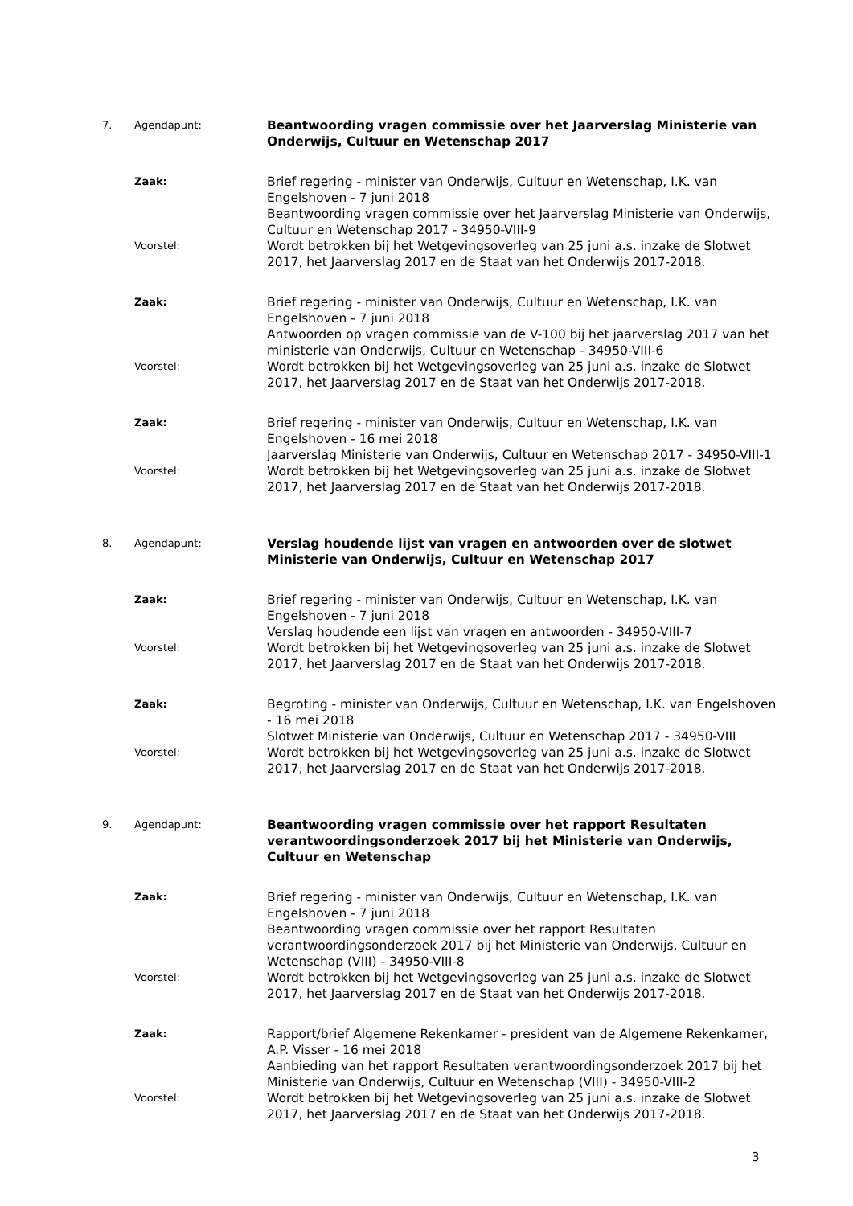7. Agendapunt:
Beantwoording vragen commissie over het Jaarverslag Ministerie van Onderwijs, Cultuur en Wetenschap 2017
Zaak:
Brief regering - minister van Onderwijs, Cultuur en Wetenschap, I.K. van Engelshoven - 7 juni 2018
Beantwoording vragen commissie over het Jaarverslag Ministerie van Onderwijs, Cultuur en Wetenschap 2017 - 34950-VIII-9
Voorstel:
Wordt betrokken bij het Wetgevingsoverleg van 25 juni a.s. inzake de Slotwet 2017, het Jaarverslag 2017 en de Staat van het Onderwijs 2017-2018.
Zaak:
Brief regering - minister van Onderwijs, Cultuur en Wetenschap, I.K. van Engelshoven - 7 juni 2018
Antwoorden op vragen commissie van de V-100 bij het jaarverslag 2017 van het ministerie van Onderwijs, Cultuur en Wetenschap - 34950-VIII-6
Voorstel:
Wordt betrokken bij het Wetgevingsoverleg van 25 juni a.s. inzake de Slotwet 2017, het Jaarverslag 2017 en de Staat van het Onderwijs 2017-2018.
Zaak:
Brief regering - minister van Onderwijs, Cultuur en Wetenschap, I.K. van Engelshoven - 16 mei 2018
Jaarverslag Ministerie van Onderwijs, Cultuur en Wetenschap 2017 - 34950-VIII-1
Voorstel:
Wordt betrokken bij het Wetgevingsoverleg van 25 juni a.s. inzake de Slotwet 2017, het Jaarverslag 2017 en de Staat van het Onderwijs 2017-2018.
8. Agendapunt:
Verslag houdende lijst van vragen en antwoorden over de slotwet Ministerie van Onderwijs, Cultuur en Wetenschap 2017
Zaak:
Brief regering - minister van Onderwijs, Cultuur en Wetenschap, I.K. van Engelshoven - 7 juni 2018
Verslag houdende een lijst van vragen en antwoorden - 34950-VIII-7
Voorstel:
Wordt betrokken bij het Wetgevingsoverleg van 25 juni a.s. inzake de Slotwet 2017, het Jaarverslag 2017 en de Staat van het Onderwijs 2017-2018.
Zaak:
Begroting - minister van Onderwijs, Cultuur en Wetenschap, I.K. van Engelshoven - 16 mei 2018
Slotwet Ministerie van Onderwijs, Cultuur en Wetenschap 2017 - 34950-VIII
Voorstel:
Wordt betrokken bij het Wetgevingsoverleg van 25 juni a.s. inzake de Slotwet 2017, het Jaarverslag 2017 en de Staat van het Onderwijs 2017-2018.
9. Agendapunt:
Beantwoording vragen commissie over het rapport Resultaten verantwoordingsonderzoek 2017 bij het Ministerie van Onderwijs, Cultuur en Wetenschap
Zaak:
Brief regering - minister van Onderwijs, Cultuur en Wetenschap, I.K. van Engelshoven - 7 juni 2018
Beantwoording vragen commissie over het rapport Resultaten verantwoordingsonderzoek 2017 bij het Ministerie van Onderwijs, Cultuur en Wetenschap (VIII) - 34950-VIII-8
Voorstel:
Wordt betrokken bij het Wetgevingsoverleg van 25 juni a.s. inzake de Slotwet 2017, het Jaarverslag 2017 en de Staat van het Onderwijs 2017-2018.
Zaak:
Rapport/brief Algemene Rekenkamer - president van de Algemene Rekenkamer, A.P. Visser - 16 mei 2018
Aanbieding van het rapport Resultaten verantwoordingsonderzoek 2017 bij het Ministerie van Onderwijs, Cultuur en Wetenschap (VIII) - 34950-VIII-2
Voorstel:
Wordt betrokken bij het Wetgevingsoverleg van 25 juni a.s. inzake de Slotwet 2017, het Jaarverslag 2017 en de Staat van het Onderwijs 2017-2018.
3